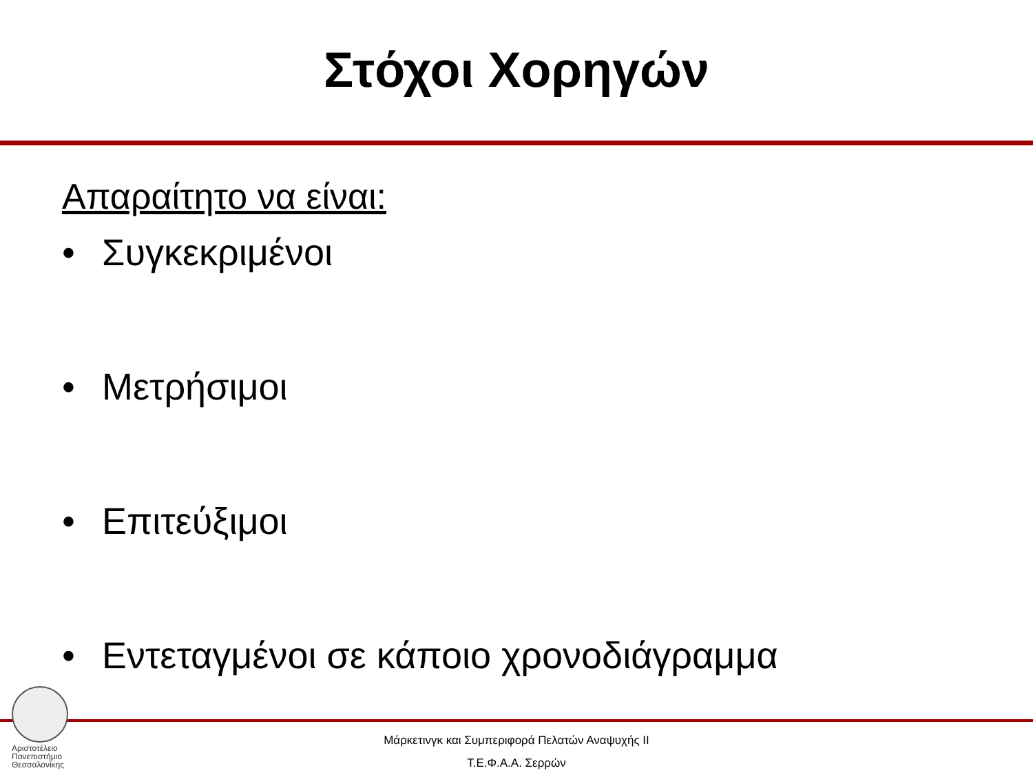Στόχοι Χορηγών
Απαραίτητο να είναι:
• Συγκεκριμένοι
• Μετρήσιμοι
• Επιτεύξιμοι
• Εντεταγμένοι σε κάποιο χρονοδιάγραμμα
Αριστοτέλειο
Πανεπιστήμιο
Θεσσαλονίκης
Μάρκετινγκ και Συμπεριφορά Πελατών Αναψυχής ΙΙ
Τ.Ε.Φ.Α.Α. Σερρών